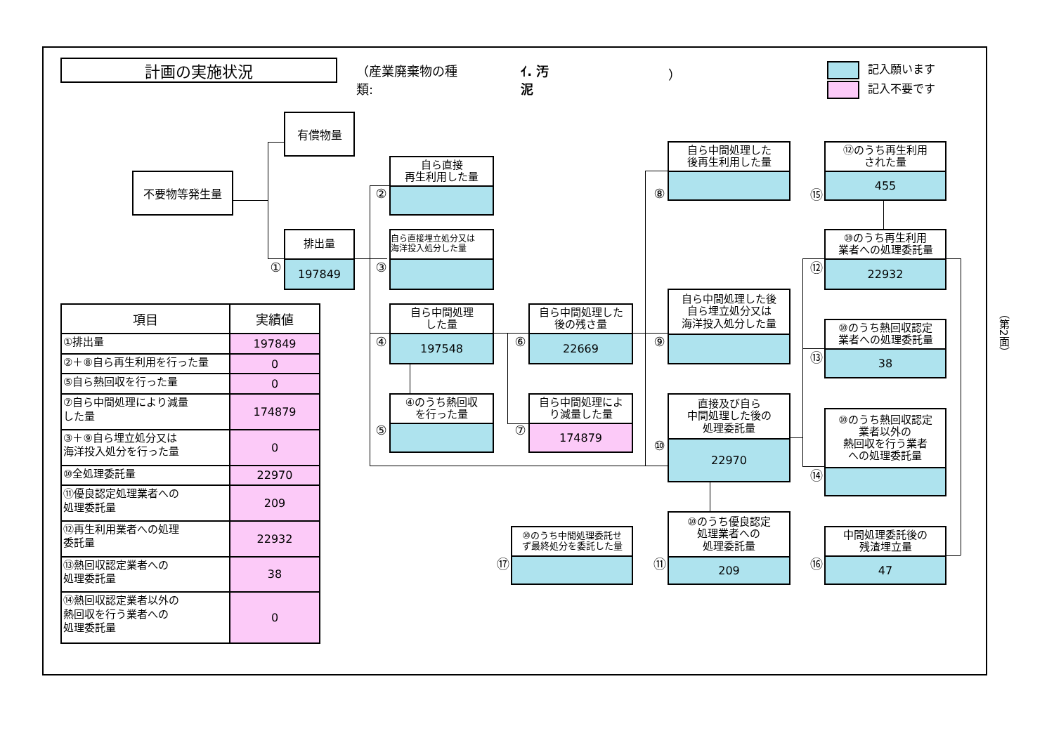計画の実施状況
（産業廃棄物の種類: ｲ. 汚泥 ）
記入願います
記入不要です
| 項目 | 実績値 |
| --- | --- |
| ①排出量 | 197849 |
| ②＋⑧自ら再生利用を行った量 | 0 |
| ⑤自ら熱回収を行った量 | 0 |
| ⑦自ら中間処理により減量 した量 | 174879 |
| ③＋⑨自ら埋立処分又は 海洋投入処分を行った量 | 0 |
| ⑩全処理委託量 | 22970 |
| ⑪優良認定処理業者への 処理委託量 | 209 |
| ⑫再生利用業者への処理 委託量 | 22932 |
| ⑬熱回収認定業者への 処理委託量 | 38 |
| ⑭熱回収認定業者以外の 熱回収を行う業者への 処理委託量 | 0 |
有償物量
不要物等発生量
排出量
197849
①
自ら直接
再生利用した量
②
自ら直接埋立処分又は
海洋投入処分した量
③
自ら中間処理
した量
197548
④
④のうち熱回収
を行った量
⑤
自ら中間処理した
後の残さ量
22669
⑥
自ら中間処理によ
り減量した量
174879
⑦
自ら中間処理した
後再生利用した量
⑧
自ら中間処理した後
自ら埋立処分又は
海洋投入処分した量
⑨
直接及び自ら
中間処理した後の
処理委託量
22970
⑩
⑫のうち再生利用
された量
455
⑮
⑩のうち再生利用
業者への処理委託量
22932
⑫
⑩のうち熱回収認定
業者への処理委託量
38
⑬
⑩のうち熱回収認定
業者以外の
熱回収を行う業者
への処理委託量
⑭
⑩のうち中間処理委託せ
ず最終処分を委託した量
⑰
⑩のうち優良認定
処理業者への
処理委託量
209
⑪
中間処理委託後の
残渣埋立量
47
⑯
（第2面）